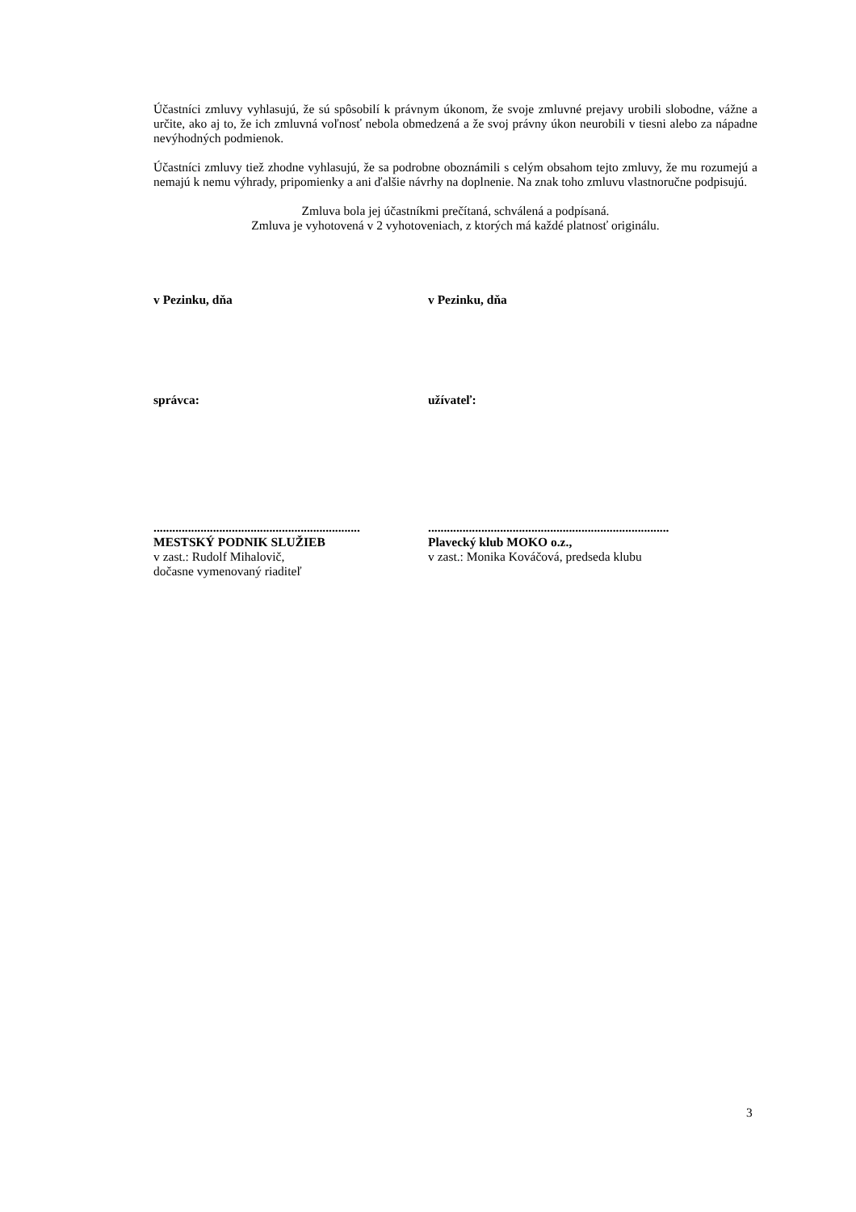Účastníci zmluvy vyhlasujú, že sú spôsobilí k právnym úkonom, že svoje zmluvné prejavy urobili slobodne, vážne a určite, ako aj to, že ich zmluvná voľnosť nebola obmedzená a že svoj právny úkon neurobili v tiesni alebo za nápadne nevýhodných podmienok.
Účastníci zmluvy tiež zhodne vyhlasujú, že sa podrobne oboznámili s celým obsahom tejto zmluvy, že mu rozumejú a nemajú k nemu výhrady, pripomienky a ani ďalšie návrhy na doplnenie. Na znak toho zmluvu vlastnoručne podpisujú.
Zmluva bola jej účastníkmi prečítaná, schválená a podpísaná.
Zmluva je vyhotovená v 2 vyhotoveniach, z ktorých má každé platnosť originálu.
v Pezinku, dňa v Pezinku, dňa
správca: užívateľ:
..................................................................
MESTSKÝ PODNIK SLUŽIEB
v zast.: Rudolf Mihalovič,
dočasne vymenovaný riaditeľ
.............................................................................
Plavecký klub MOKO o.z.,
v zast.: Monika Kováčová, predseda klubu
3